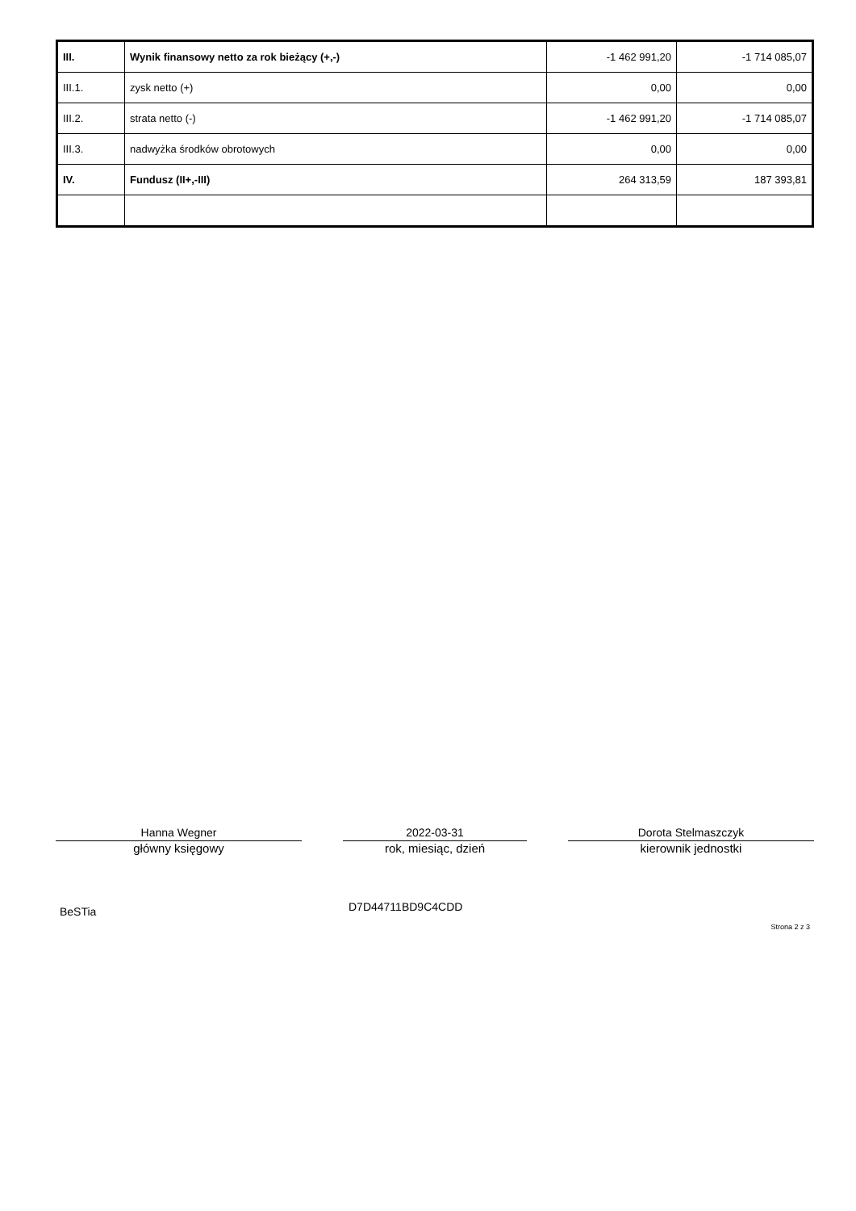| III. | Wynik finansowy netto za rok bieżący (+,-) | -1 462 991,20 | -1 714 085,07 |
| III.1. | zysk netto (+) | 0,00 | 0,00 |
| III.2. | strata netto (-) | -1 462 991,20 | -1 714 085,07 |
| III.3. | nadwyżka środków obrotowych | 0,00 | 0,00 |
| IV. | Fundusz (II+,-III) | 264 313,59 | 187 393,81 |
Hanna Wegner
główny księgowy
2022-03-31
rok, miesiąc, dzień
Dorota Stelmaszczyk
kierownik jednostki
BeSTia D7D44711BD9C4CDD
Strona 2 z 3